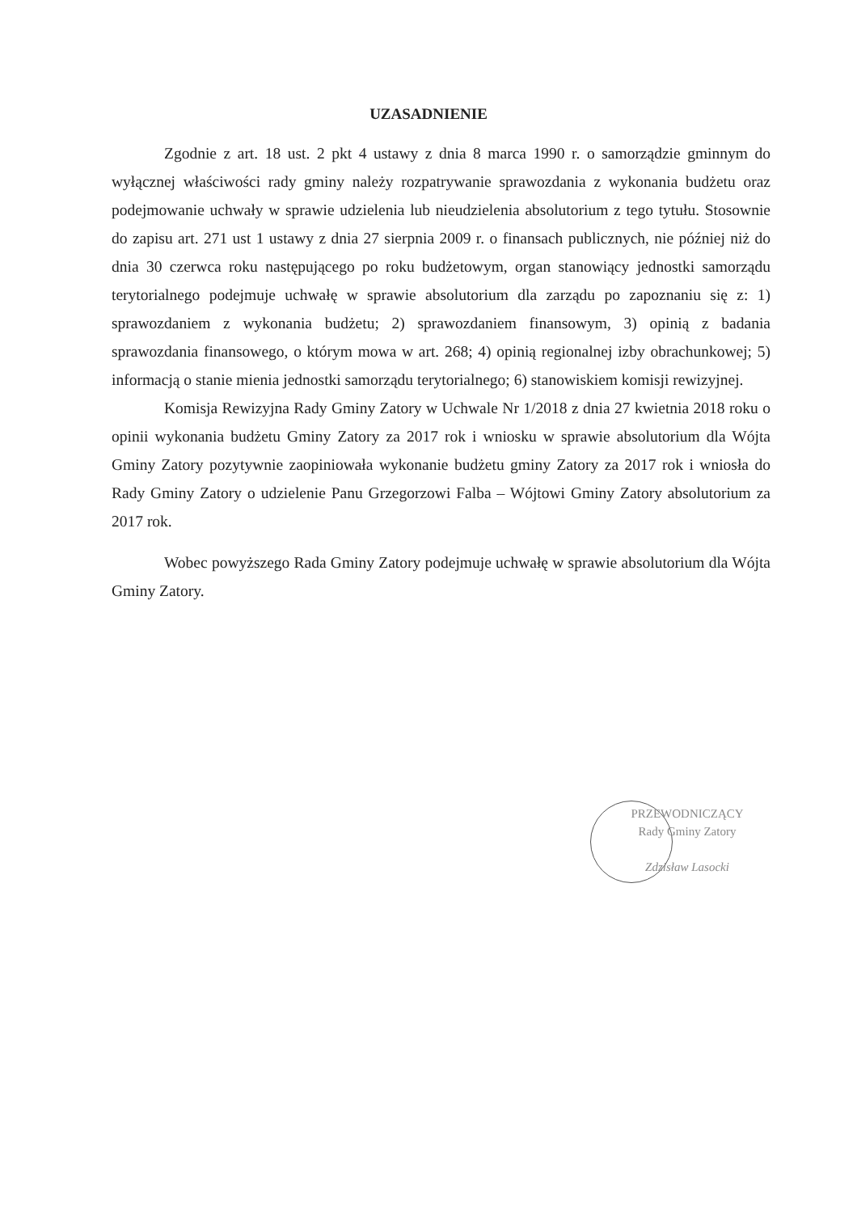UZASADNIENIE
Zgodnie z art. 18 ust. 2 pkt 4 ustawy z dnia 8 marca 1990 r. o samorządzie gminnym do wyłącznej właściwości rady gminy należy rozpatrywanie sprawozdania z wykonania budżetu oraz podejmowanie uchwały w sprawie udzielenia lub nieudzielenia absolutorium z tego tytułu. Stosownie do zapisu art. 271 ust 1 ustawy z dnia 27 sierpnia 2009 r. o finansach publicznych, nie później niż do dnia 30 czerwca roku następującego po roku budżetowym, organ stanowiący jednostki samorządu terytorialnego podejmuje uchwałę w sprawie absolutorium dla zarządu po zapoznaniu się z: 1) sprawozdaniem z wykonania budżetu; 2) sprawozdaniem finansowym, 3) opinią z badania sprawozdania finansowego, o którym mowa w art. 268; 4) opinią regionalnej izby obrachunkowej; 5) informacją o stanie mienia jednostki samorządu terytorialnego; 6) stanowiskiem komisji rewizyjnej.
Komisja Rewizyjna Rady Gminy Zatory w Uchwale Nr 1/2018 z dnia 27 kwietnia 2018 roku o opinii wykonania budżetu Gminy Zatory za 2017 rok i wniosku w sprawie absolutorium dla Wójta Gminy Zatory pozytywnie zaopiniowała wykonanie budżetu gminy Zatory za 2017 rok i wniosła do Rady Gminy Zatory o udzielenie Panu Grzegorzowi Falba – Wójtowi Gminy Zatory absolutorium za 2017 rok.
Wobec powyższego Rada Gminy Zatory podejmuje uchwałę w sprawie absolutorium dla Wójta Gminy Zatory.
PRZEWODNICZĄCY
Rady Gminy Zatory
Zdzisław Lasocki